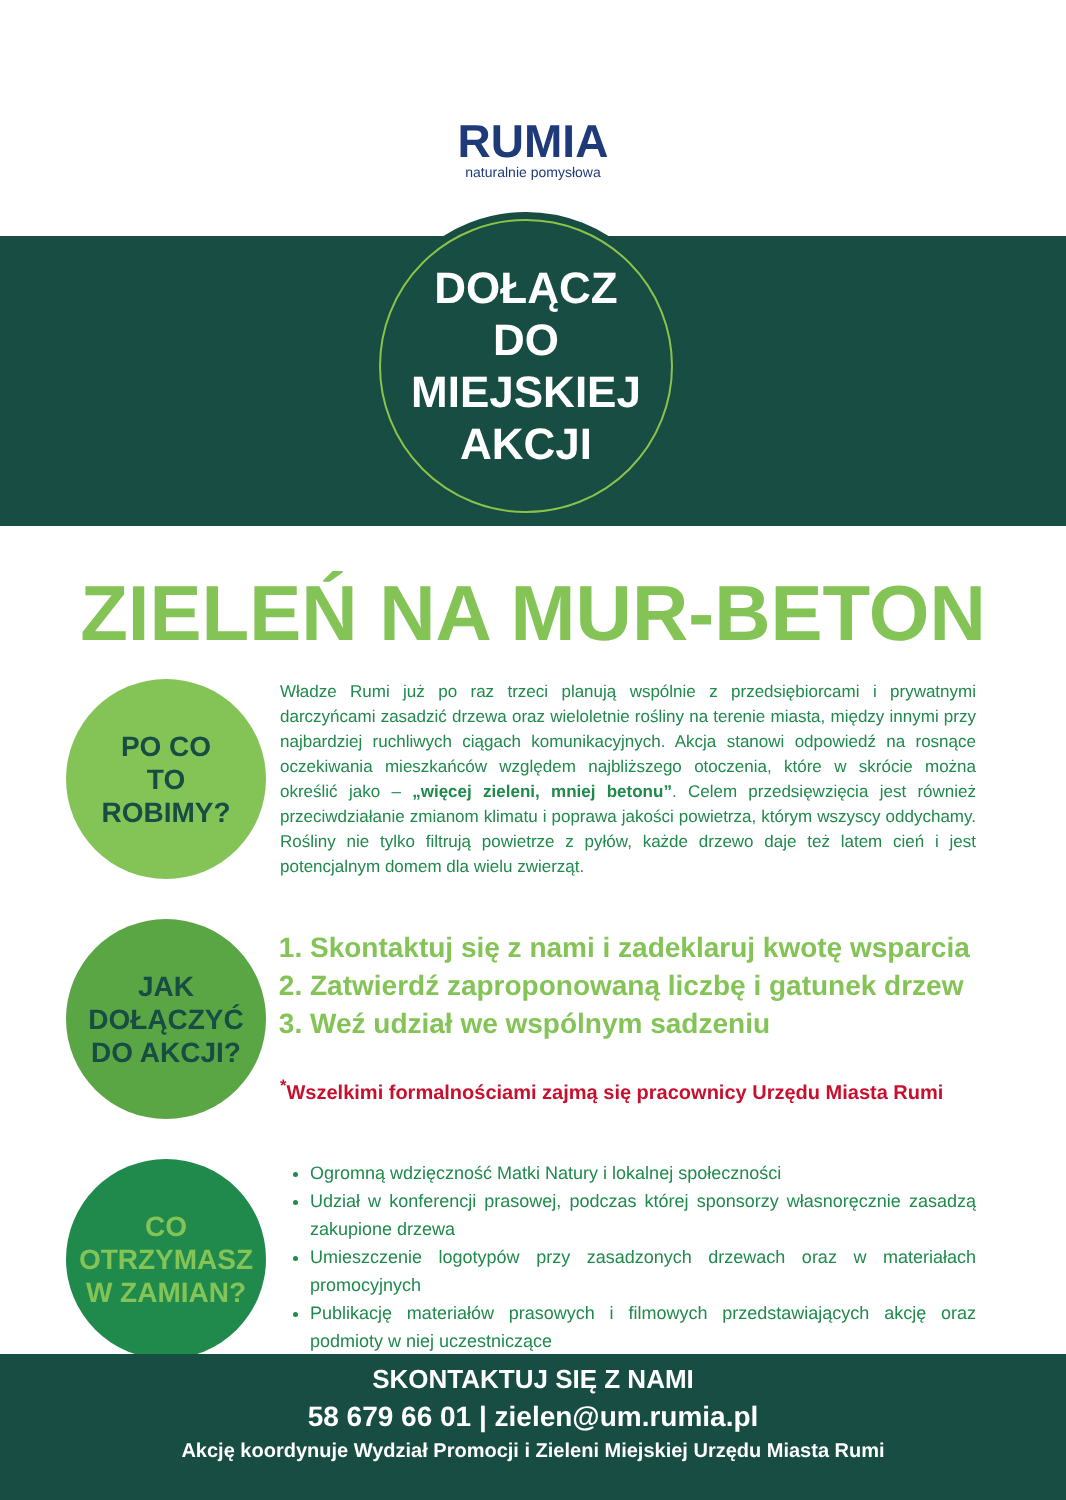RUMIA
naturalnie pomysłowa
DOŁĄCZ
DO
MIEJSKIEJ
AKCJI
ZIELEŃ NA MUR-BETON
PO CO
TO
ROBIMY?
Władze Rumi już po raz trzeci planują wspólnie z przedsiębiorcami i prywatnymi darczyńcami zasadzić drzewa oraz wieloletnie rośliny na terenie miasta, między innymi przy najbardziej ruchliwych ciągach komunikacyjnych. Akcja stanowi odpowiedź na rosnące oczekiwania mieszkańców względem najbliższego otoczenia, które w skrócie można określić jako – „więcej zieleni, mniej betonu”. Celem przedsięwzięcia jest również przeciwdziałanie zmianom klimatu i poprawa jakości powietrza, którym wszyscy oddychamy. Rośliny nie tylko filtrują powietrze z pyłów, każde drzewo daje też latem cień i jest potencjalnym domem dla wielu zwierząt.
JAK
DOŁĄCZYĆ
DO AKCJI?
1. Skontaktuj się z nami i zadeklaruj kwotę wsparcia
2. Zatwierdź zaproponowaną liczbę i gatunek drzew
3. Weź udział we wspólnym sadzeniu
<sup>*</sup> Wszelkimi formalnościami zajmą się pracownicy Urzędu Miasta Rumi
CO
OTRZYMASZ
W ZAMIAN?
Ogromną wdzięczność Matki Natury i lokalnej społeczności
Udział w konferencji prasowej, podczas której sponsorzy własnoręcznie zasadzą zakupione drzewa
Umieszczenie logotypów przy zasadzonych drzewach oraz w materiałach promocyjnych
Publikację materiałów prasowych i filmowych przedstawiających akcję oraz podmioty w niej uczestniczące
SKONTAKTUJ SIĘ Z NAMI
58 679 66 01 | zielen@um.rumia.pl
Akcję koordynuje Wydział Promocji i Zieleni Miejskiej Urzędu Miasta Rumi